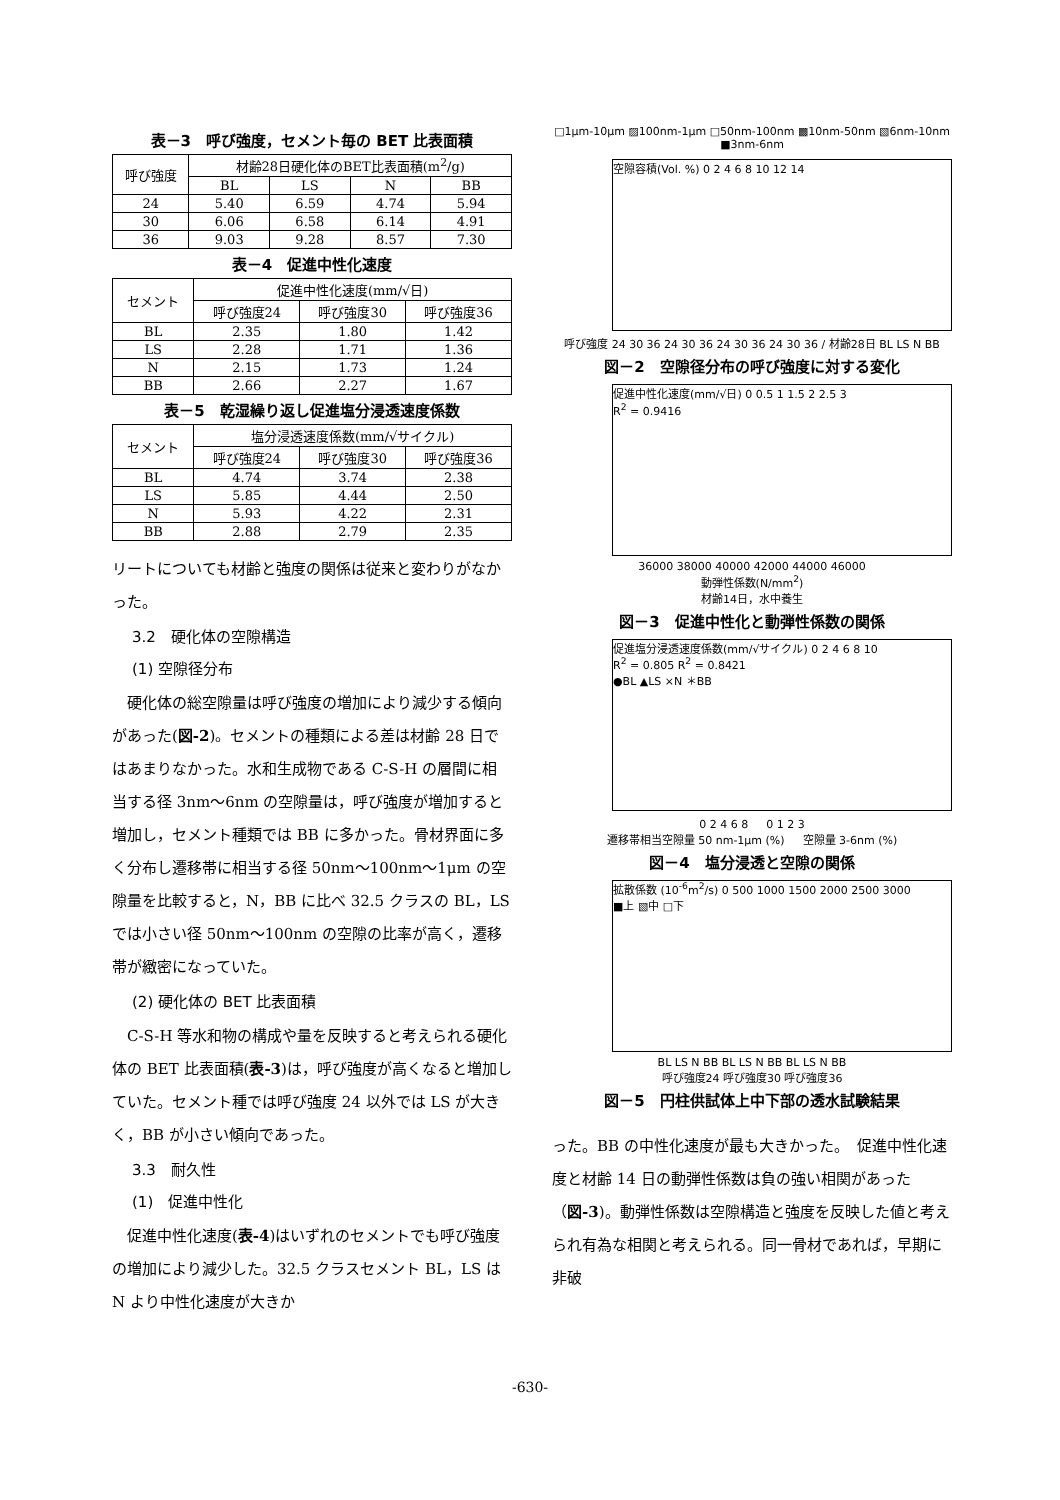表－3　呼び強度，セメント毎の BET 比表面積
| 呼び強度 | 材齢28日硬化体のBET比表面積(m<sup>2</sup>/g) | | | |
| --- | --- | --- | --- | --- |
| | BL | LS | N | BB |
| 24 | 5.40 | 6.59 | 4.74 | 5.94 |
| 30 | 6.06 | 6.58 | 6.14 | 4.91 |
| 36 | 9.03 | 9.28 | 8.57 | 7.30 |
表－4　促進中性化速度
| セメント | 促進中性化速度(mm/√日) | | |
| --- | --- | --- | --- |
| | 呼び強度24 | 呼び強度30 | 呼び強度36 |
| BL | 2.35 | 1.80 | 1.42 |
| LS | 2.28 | 1.71 | 1.36 |
| N | 2.15 | 1.73 | 1.24 |
| BB | 2.66 | 2.27 | 1.67 |
表－5　乾湿繰り返し促進塩分浸透速度係数
| セメント | 塩分浸透速度係数(mm/√サイクル) | | |
| --- | --- | --- | --- |
| | 呼び強度24 | 呼び強度30 | 呼び強度36 |
| BL | 4.74 | 3.74 | 2.38 |
| LS | 5.85 | 4.44 | 2.50 |
| N | 5.93 | 4.22 | 2.31 |
| BB | 2.88 | 2.79 | 2.35 |
リートについても材齢と強度の関係は従来と変わりがなかった。
3.2　硬化体の空隙構造
(1) 空隙径分布
硬化体の総空隙量は呼び強度の増加により減少する傾向があった(図-2)。セメントの種類による差は材齢 28 日ではあまりなかった。水和生成物である C-S-H の層間に相当する径 3nm～6nm の空隙量は，呼び強度が増加すると増加し，セメント種類では BB に多かった。骨材界面に多く分布し遷移帯に相当する径 50nm～100nm～1μm の空隙量を比較すると，N，BB に比べ 32.5 クラスの BL，LS では小さい径 50nm～100nm の空隙の比率が高く，遷移帯が緻密になっていた。
(2) 硬化体の BET 比表面積
C-S-H 等水和物の構成や量を反映すると考えられる硬化体の BET 比表面積(表-3)は，呼び強度が高くなると増加していた。セメント種では呼び強度 24 以外では LS が大きく，BB が小さい傾向であった。
3.3　耐久性
(1)　促進中性化
促進中性化速度(表-4)はいずれのセメントでも呼び強度の増加により減少した。32.5 クラスセメント BL，LS は N より中性化速度が大きか
□1μm-10μm ▨100nm-1μm □50nm-100nm ▩10nm-50nm ▧6nm-10nm ■3nm-6nm
空隙容積(Vol. %) 0 2 4 6 8 10 12 14
呼び強度 24 30 36 24 30 36 24 30 36 24 30 36 / 材齢28日 BL LS N BB
図－2　空隙径分布の呼び強度に対する変化
促進中性化速度(mm/√日) 0 0.5 1 1.5 2 2.5 3
R<sup>2</sup> = 0.9416
36000 38000 40000 42000 44000 46000
動弾性係数(N/mm<sup>2</sup>)
材齢14日，水中養生
図－3　促進中性化と動弾性係数の関係
促進塩分浸透速度係数(mm/√サイクル) 0 2 4 6 8 10
R<sup>2</sup> = 0.805 R<sup>2</sup> = 0.8421
●BL ▲LS ×N ＊BB
0 2 4 6 8 　 0 1 2 3
遷移帯相当空隙量 50 nm-1μm (%) 　 空隙量 3-6nm (%)
図－4　塩分浸透と空隙の関係
拡散係数 (10<sup>-6</sup>m<sup>2</sup>/s) 0 500 1000 1500 2000 2500 3000
■上 ▧中 □下
BL LS N BB BL LS N BB BL LS N BB
呼び強度24 呼び強度30 呼び強度36
図－5　円柱供試体上中下部の透水試験結果
った。BB の中性化速度が最も大きかった。　促進中性化速度と材齢 14 日の動弾性係数は負の強い相関があった（図-3)。動弾性係数は空隙構造と強度を反映した値と考えられ有為な相関と考えられる。同一骨材であれば，早期に非破
-630-